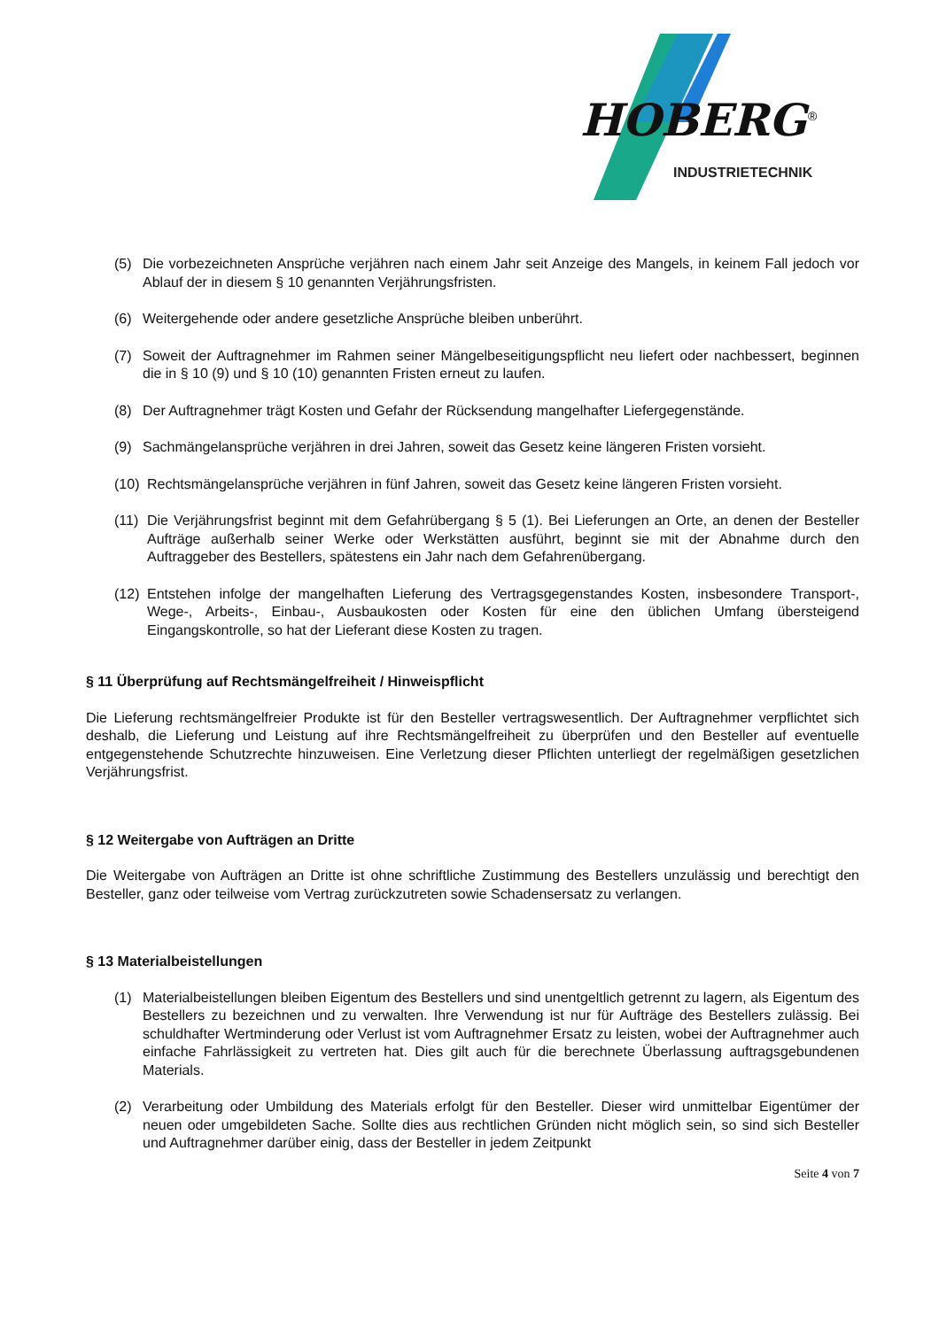HOBERG
®
INDUSTRIETECHNIK
(5) Die vorbezeichneten Ansprüche verjähren nach einem Jahr seit Anzeige des Mangels, in keinem Fall jedoch vor Ablauf der in diesem § 10 genannten Verjährungsfristen.
(6) Weitergehende oder andere gesetzliche Ansprüche bleiben unberührt.
(7) Soweit der Auftragnehmer im Rahmen seiner Mängelbeseitigungspflicht neu liefert oder nachbessert, beginnen die in § 10 (9) und § 10 (10) genannten Fristen erneut zu laufen.
(8) Der Auftragnehmer trägt Kosten und Gefahr der Rücksendung mangelhafter Liefergegenstände.
(9) Sachmängelansprüche verjähren in drei Jahren, soweit das Gesetz keine längeren Fristen vorsieht.
(10) Rechtsmängelansprüche verjähren in fünf Jahren, soweit das Gesetz keine längeren Fristen vorsieht.
(11) Die Verjährungsfrist beginnt mit dem Gefahrübergang § 5 (1). Bei Lieferungen an Orte, an denen der Besteller Aufträge außerhalb seiner Werke oder Werkstätten ausführt, beginnt sie mit der Abnahme durch den Auftraggeber des Bestellers, spätestens ein Jahr nach dem Gefahrenübergang.
(12) Entstehen infolge der mangelhaften Lieferung des Vertragsgegenstandes Kosten, insbesondere Transport-, Wege-, Arbeits-, Einbau-, Ausbaukosten oder Kosten für eine den üblichen Umfang übersteigend Eingangskontrolle, so hat der Lieferant diese Kosten zu tragen.
§ 11 Überprüfung auf Rechtsmängelfreiheit / Hinweispflicht
Die Lieferung rechtsmängelfreier Produkte ist für den Besteller vertragswesentlich. Der Auftragnehmer verpflichtet sich deshalb, die Lieferung und Leistung auf ihre Rechtsmängelfreiheit zu überprüfen und den Besteller auf eventuelle entgegenstehende Schutzrechte hinzuweisen. Eine Verletzung dieser Pflichten unterliegt der regelmäßigen gesetzlichen Verjährungsfrist.
§ 12 Weitergabe von Aufträgen an Dritte
Die Weitergabe von Aufträgen an Dritte ist ohne schriftliche Zustimmung des Bestellers unzulässig und berechtigt den Besteller, ganz oder teilweise vom Vertrag zurückzutreten sowie Schadensersatz zu verlangen.
§ 13 Materialbeistellungen
(1) Materialbeistellungen bleiben Eigentum des Bestellers und sind unentgeltlich getrennt zu lagern, als Eigentum des Bestellers zu bezeichnen und zu verwalten. Ihre Verwendung ist nur für Aufträge des Bestellers zulässig. Bei schuldhafter Wertminderung oder Verlust ist vom Auftragnehmer Ersatz zu leisten, wobei der Auftragnehmer auch einfache Fahrlässigkeit zu vertreten hat. Dies gilt auch für die berechnete Überlassung auftragsgebundenen Materials.
(2) Verarbeitung oder Umbildung des Materials erfolgt für den Besteller. Dieser wird unmittelbar Eigentümer der neuen oder umgebildeten Sache. Sollte dies aus rechtlichen Gründen nicht möglich sein, so sind sich Besteller und Auftragnehmer darüber einig, dass der Besteller in jedem Zeitpunkt
Seite 4 von 7